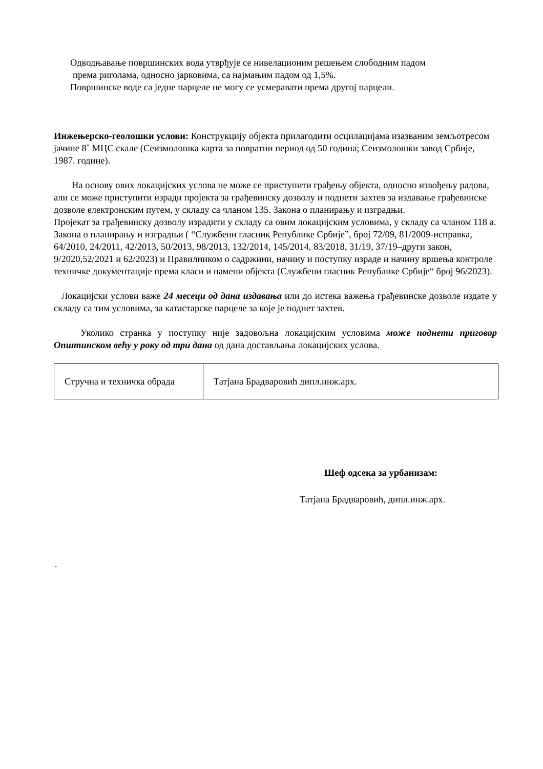Одводњавање површинских вода утврђује се нивелационим решењем слободним падом
према риголама, односно јарковима, са најмањим падом од 1,5%.
Површинске воде са једне парцеле не могу се усмеравати према другој парцели.
Инжењерско-геолошки услови: Конструкцију објекта прилагодити осцилацијама изазваним земљотресом јачине 8˚ МЦС скале (Сеизмолошка карта за повратни период од 50 година; Сеизмолошки завод Србије, 1987. године).
На основу ових локацијских услова не може се приступити грађењу објекта, односно извођењу радова, али се може приступити изради пројекта за грађевинску дозволу и поднети захтев за издавање грађевинске дозволе електронским путем, у складу са чланом 135. Закона о планирању и изградњи.
Пројекат за грађевинску дозволу израдити у складу са овим локацијским условима, у складу са чланом 118 а. Закона о планирању и изградњи ( “Службени гласник Републике Србије”, број 72/09, 81/2009-исправка, 64/2010, 24/2011, 42/2013, 50/2013, 98/2013, 132/2014, 145/2014, 83/2018, 31/19, 37/19–други закон, 9/2020,52/2021 и 62/2023) и Правилником о садржини, начину и поступку израде и начину вршења контроле техничке документације према класи и намени објекта (Службени гласник Републике Србије“ број 96/2023).
Локацијски услови важе 24 месеци од дана издавања или до истека важења грађевинске дозволе издате у складу са тим условима, за катастарске парцеле за које је поднет захтев.
Уколико странка у поступку није задовољна локацијским условима може поднети приговор Општинском већу у року од три дана од дана достављања локацијских услова.
| Стручна и техничка обрада | Татјана Брадваровић дипл.инж.арх. |
Шеф одсека за урбанизам:
Татјана Брадваровић, дипл.инж.арх.
.